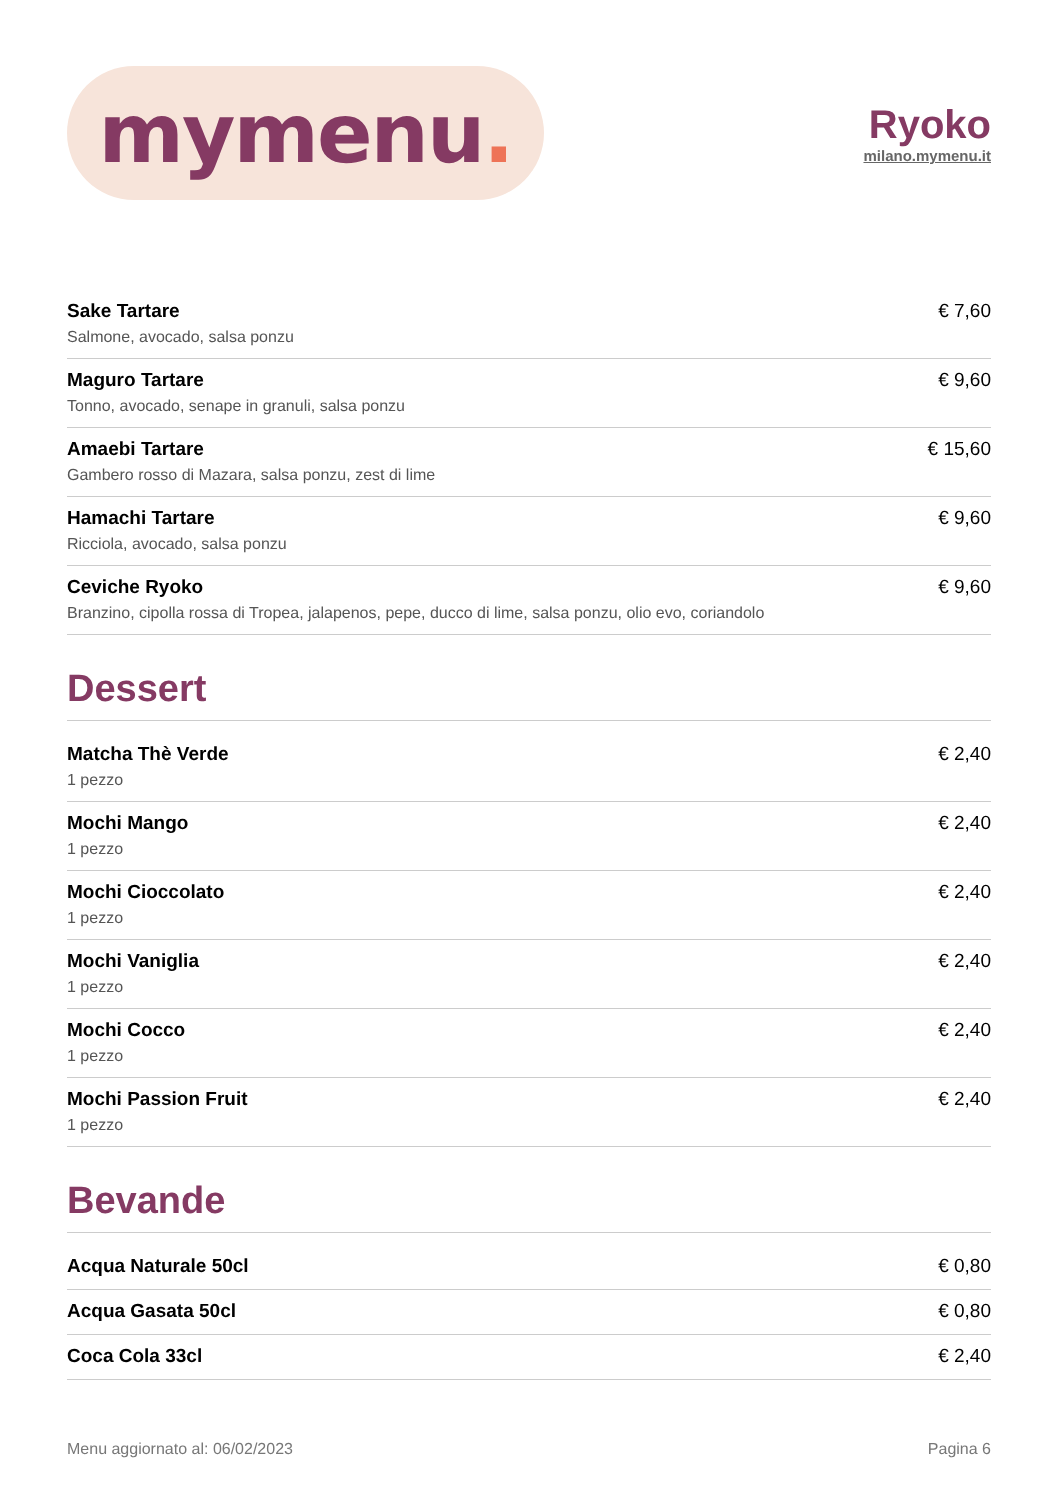mymenu.
Ryoko
milano.mymenu.it
Sake Tartare
Salmone, avocado, salsa ponzu
€ 7,60
Maguro Tartare
Tonno, avocado, senape in granuli, salsa ponzu
€ 9,60
Amaebi Tartare
Gambero rosso di Mazara, salsa ponzu, zest di lime
€ 15,60
Hamachi Tartare
Ricciola, avocado, salsa ponzu
€ 9,60
Ceviche Ryoko
Branzino, cipolla rossa di Tropea, jalapenos, pepe, ducco di lime, salsa ponzu, olio evo, coriandolo
€ 9,60
Dessert
Matcha Thè Verde
1 pezzo
€ 2,40
Mochi Mango
1 pezzo
€ 2,40
Mochi Cioccolato
1 pezzo
€ 2,40
Mochi Vaniglia
1 pezzo
€ 2,40
Mochi Cocco
1 pezzo
€ 2,40
Mochi Passion Fruit
1 pezzo
€ 2,40
Bevande
Acqua Naturale 50cl € 0,80
Acqua Gasata 50cl € 0,80
Coca Cola 33cl € 2,40
Menu aggiornato al: 06/02/2023 Pagina 6